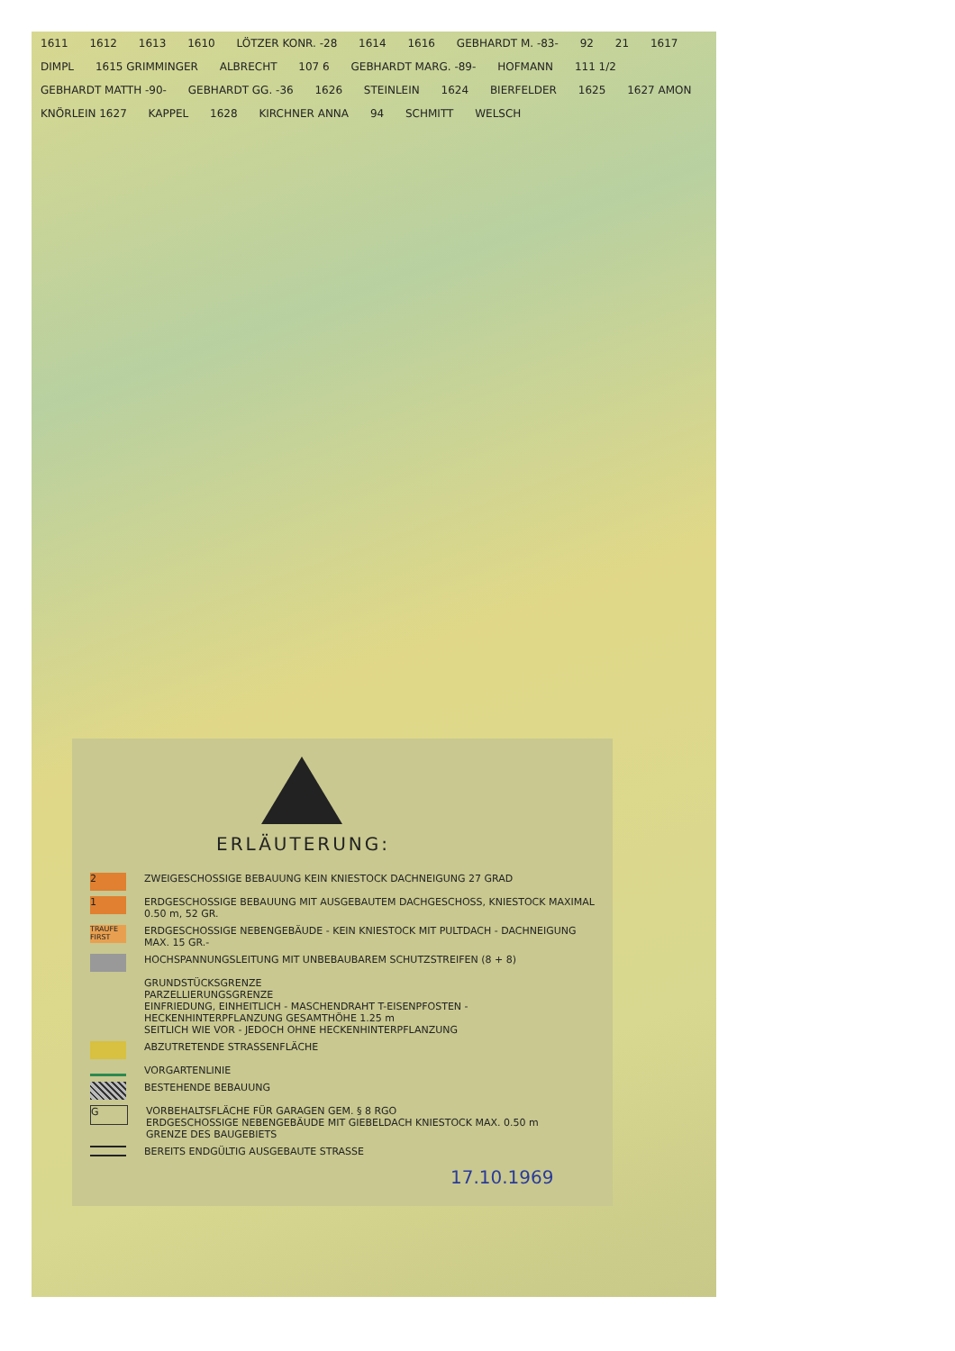1611 1612 1613 1610 LÖTZER KONR. -28 1614 1616 GEBHARDT M. -83- 92 21 1617 DIMPL 1615 GRIMMINGER ALBRECHT 107 6 GEBHARDT MARG. -89- HOFMANN 111 1/2 GEBHARDT MATTH -90- GEBHARDT GG. -36 1626 STEINLEIN 1624 BIERFELDER 1625 1627 AMON KNÖRLEIN 1627 KAPPEL 1628 KIRCHNER ANNA 94 SCHMITT WELSCH
ERLÄUTERUNG:
2
ZWEIGESCHOSSIGE BEBAUUNG KEIN KNIESTOCK DACHNEIGUNG 27 GRAD
1
ERDGESCHOSSIGE BEBAUUNG MIT AUSGEBAUTEM DACHGESCHOSS, KNIESTOCK MAXIMAL 0.50 m, 52 GR.
TRAUFE FIRST
ERDGESCHOSSIGE NEBENGEBÄUDE - KEIN KNIESTOCK MIT PULTDACH - DACHNEIGUNG MAX. 15 GR.-
HOCHSPANNUNGSLEITUNG MIT UNBEBAUBAREM SCHUTZSTREIFEN (8 + 8)
GRUNDSTÜCKSGRENZE
PARZELLIERUNGSGRENZE
EINFRIEDUNG, EINHEITLICH - MASCHENDRAHT T-EISENPFOSTEN - HECKENHINTERPFLANZUNG GESAMTHÖHE 1.25 m
SEITLICH WIE VOR - JEDOCH OHNE HECKENHINTERPFLANZUNG
ABZUTRETENDE STRASSENFLÄCHE
VORGARTENLINIE
BESTEHENDE BEBAUUNG
G
VORBEHALTSFLÄCHE FÜR GARAGEN GEM. § 8 RGO
ERDGESCHOSSIGE NEBENGEBÄUDE MIT GIEBELDACH KNIESTOCK MAX. 0.50 m
GRENZE DES BAUGEBIETS
BEREITS ENDGÜLTIG AUSGEBAUTE STRASSE
17.10.1969